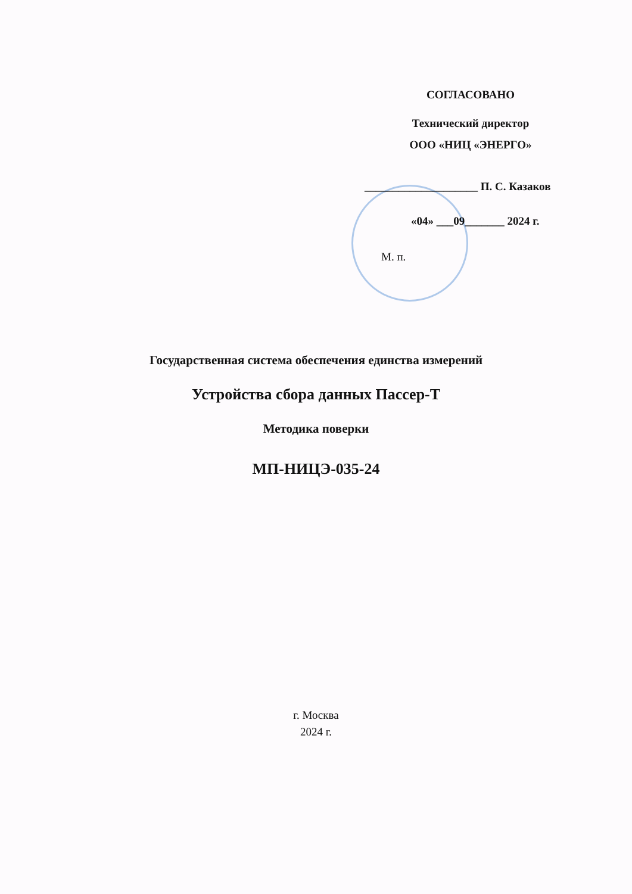СОГЛАСОВАНО
Технический директор
ООО «НИЦ «ЭНЕРГО»
____________________ П. С. Казаков
«04» ___09_______ 2024 г.
М. п.
Государственная система обеспечения единства измерений
Устройства сбора данных Пассер-Т
Методика поверки
МП-НИЦЭ-035-24
г. Москва
2024 г.